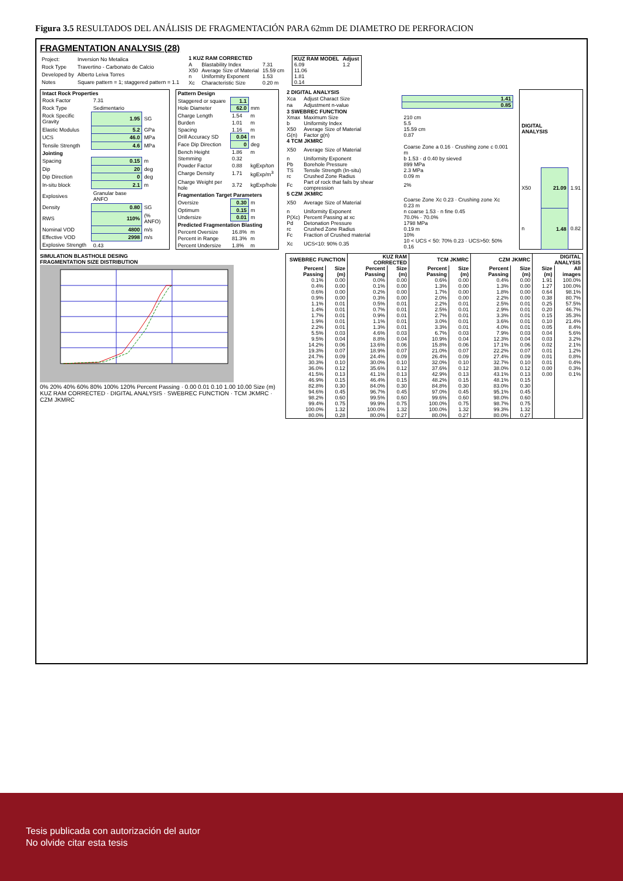Figura 3.5 RESULTADOS DEL ANÁLISIS DE FRAGMENTACIÓN PARA 62mm DE DIAMETRO DE PERFORACION
FRAGMENTATION ANALYSIS (28)
| Project: | Inversion No Metalica |
| Rock Type | Travertino - Carbonato de Calcio |
| Developed by | Alberto Leiva Torres |
| Notes | Square pattern = 1; staggered pattern = 1.1 |
| 1 KUZ RAM CORRECTED | | |
| --- | --- | --- |
| A | Blastability Index | 7.31 |
| X50 | Average Size of Material | 15.59 cm |
| n | Uniformity Exponent | 1.53 |
| Xc | Characteristic Size | 0.20 m |
| KUZ RAM MODEL | Adjust |
| --- | --- |
| 6.09 | 1.2 |
| 11.06 | |
| 1.81 | |
| 0.14 | |
| Intact Rock Properties | | |
| --- | --- | --- |
| Rock Factor | 7.31 | |
| Rock Type | Sedimentario | |
| Rock Specific Gravity | 1.95 | SG |
| Elastic Modulus | 5.2 | GPa |
| UCS | 46.0 | MPa |
| Tensile Strength | 4.6 | MPa |
| Jointing | | |
| Spacing | 0.15 | m |
| Dip | 20 | deg |
| Dip Direction | 0 | deg |
| In-situ block | 2.1 | m |
| Explosives | Granular base ANFO | |
| Density | 0.80 | SG |
| RWS | 110% | (% ANFO) |
| Nominal VOD | 4800 | m/s |
| Effective VOD | 2998 | m/s |
| Explosive Strength | 0.43 | |
| Pattern Design | | |
| --- | --- | --- |
| Staggered or square | 1.1 | |
| Hole Diameter | 62.0 | mm |
| Charge Length | 1.54 | m |
| Burden | 1.01 | m |
| Spacing | 1.16 | m |
| Drill Accuracy SD | 0.04 | m |
| Face Dip Direction | 0 | deg |
| Bench Height | 1.86 | m |
| Stemming | 0.32 | |
| Powder Factor | 0.88 | kgExp/ton |
| Charge Density | 1.71 | kgExp/m<sup>3</sup> |
| Charge Weight per hole | 3.72 | kgExp/hole |
| Fragmentation Target Parameters | | |
| Oversize | 0.30 | m |
| Optimum | 0.15 | m |
| Undersize | 0.01 | m |
| Predicted Fragmentation Blasting | | |
| Percent Oversize | 16.8% | m |
| Percent in Range | 81.3% | m |
| Percent Undersize | 1.8% | m |
| 2 DIGITAL ANALYSIS | | |
| --- | --- | --- |
| Xca | Adjust Charact Size | 1.41 |
| na | Adjustment n-value | 0.85 |
| 3 SWEBREC FUNCTION | | |
| Xmax | Maximum Size | 210 cm |
| b | Uniformity Index | 5.5 |
| X50 | Average Size of Material | 15.59 cm |
| G(n) | Factor g(n) | 0.87 |
| 4 TCM JKMRC | | |
| X50 | Average Size of Material | Coarse Zone a 0.16 · Crushing zone c 0.001 m |
| n | Uniformity Exponent | b 1.53 · d 0.40 by sieved |
| Pb | Borehole Pressure | 899 MPa |
| TS | Tensile Strength (In-situ) | 2.3 MPa |
| rc | Crushed Zone Radius | 0.09 m |
| Fc | Part of rock that fails by shear compression | 2% |
| 5 CZM JKMRC | | |
| X50 | Average Size of Material | Coarse Zone Xc 0.23 · Crushing zone Xc 0.23 m |
| n | Uniformity Exponent | n coarse 1.53 · n fine 0.45 |
| P(Xc) | Percent Passing at xc | 70.0% · 70.0% |
| Pd | Detonation Pressure | 1798 MPa |
| rc | Crushed Zone Radius | 0.19 m |
| Fc | Fraction of Crushed material | 10% |
| Xc | UCS<10: 90% 0.35 | 10 < UCS < 50: 70% 0.23 · UCS>50: 50% 0.16 |
| DIGITAL ANALYSIS | | |
| --- | --- | --- |
| X50 | 21.09 | 1.91 |
| n | 1.48 | 0.82 |
SIMULATION BLASTHOLE DESING
FRAGMENTATION SIZE DISTRIBUTION
0% 20% 40% 60% 80% 100% 120% Percent Passing · 0.00 0.01 0.10 1.00 10.00 Size (m)
KUZ RAM CORRECTED · DIGITAL ANALYSIS · SWEBREC FUNCTION · TCM JKMRC · CZM JKMRC
| SWEBREC FUNCTION | | KUZ RAM CORRECTED | | TCM JKMRC | | CZM JKMRC | | DIGITAL ANALYSIS | |
| --- | --- | --- | --- | --- | --- | --- | --- | --- | --- |
| Percent Passing | Size (m) | Percent Passing | Size (m) | Percent Passing | Size (m) | Percent Passing | Size (m) | Size (m) | All images |
| 0.1% | 0.00 | 0.0% | 0.00 | 0.6% | 0.00 | 0.4% | 0.00 | 1.91 | 100.0% |
| 0.4% | 0.00 | 0.1% | 0.00 | 1.3% | 0.00 | 1.3% | 0.00 | 1.27 | 100.0% |
| 0.6% | 0.00 | 0.2% | 0.00 | 1.7% | 0.00 | 1.8% | 0.00 | 0.64 | 98.1% |
| 0.9% | 0.00 | 0.3% | 0.00 | 2.0% | 0.00 | 2.2% | 0.00 | 0.38 | 80.7% |
| 1.1% | 0.01 | 0.5% | 0.01 | 2.2% | 0.01 | 2.5% | 0.01 | 0.25 | 57.5% |
| 1.4% | 0.01 | 0.7% | 0.01 | 2.5% | 0.01 | 2.9% | 0.01 | 0.20 | 46.7% |
| 1.7% | 0.01 | 0.9% | 0.01 | 2.7% | 0.01 | 3.3% | 0.01 | 0.15 | 35.3% |
| 1.9% | 0.01 | 1.1% | 0.01 | 3.0% | 0.01 | 3.6% | 0.01 | 0.10 | 21.4% |
| 2.2% | 0.01 | 1.3% | 0.01 | 3.3% | 0.01 | 4.0% | 0.01 | 0.05 | 8.4% |
| 5.5% | 0.03 | 4.6% | 0.03 | 6.7% | 0.03 | 7.9% | 0.03 | 0.04 | 5.6% |
| 9.5% | 0.04 | 8.8% | 0.04 | 10.9% | 0.04 | 12.3% | 0.04 | 0.03 | 3.2% |
| 14.2% | 0.06 | 13.6% | 0.06 | 15.8% | 0.06 | 17.1% | 0.06 | 0.02 | 2.1% |
| 19.3% | 0.07 | 18.9% | 0.07 | 21.0% | 0.07 | 22.2% | 0.07 | 0.01 | 1.2% |
| 24.7% | 0.09 | 24.4% | 0.09 | 26.4% | 0.09 | 27.4% | 0.09 | 0.01 | 0.8% |
| 30.3% | 0.10 | 30.0% | 0.10 | 32.0% | 0.10 | 32.7% | 0.10 | 0.01 | 0.4% |
| 36.0% | 0.12 | 35.6% | 0.12 | 37.6% | 0.12 | 38.0% | 0.12 | 0.00 | 0.3% |
| 41.5% | 0.13 | 41.1% | 0.13 | 42.9% | 0.13 | 43.1% | 0.13 | 0.00 | 0.1% |
| 46.9% | 0.15 | 46.4% | 0.15 | 48.2% | 0.15 | 48.1% | 0.15 | | |
| 82.8% | 0.30 | 84.0% | 0.30 | 84.8% | 0.30 | 83.0% | 0.30 | | |
| 94.6% | 0.45 | 96.7% | 0.45 | 97.0% | 0.45 | 95.1% | 0.45 | | |
| 98.2% | 0.60 | 99.5% | 0.60 | 99.6% | 0.60 | 98.0% | 0.60 | | |
| 99.4% | 0.75 | 99.9% | 0.75 | 100.0% | 0.75 | 98.7% | 0.75 | | |
| 100.0% | 1.32 | 100.0% | 1.32 | 100.0% | 1.32 | 99.3% | 1.32 | | |
| 80.0% | 0.28 | 80.0% | 0.27 | 80.0% | 0.27 | 80.0% | 0.27 | | |
Tesis publicada con autorización del autor
No olvide citar esta tesis